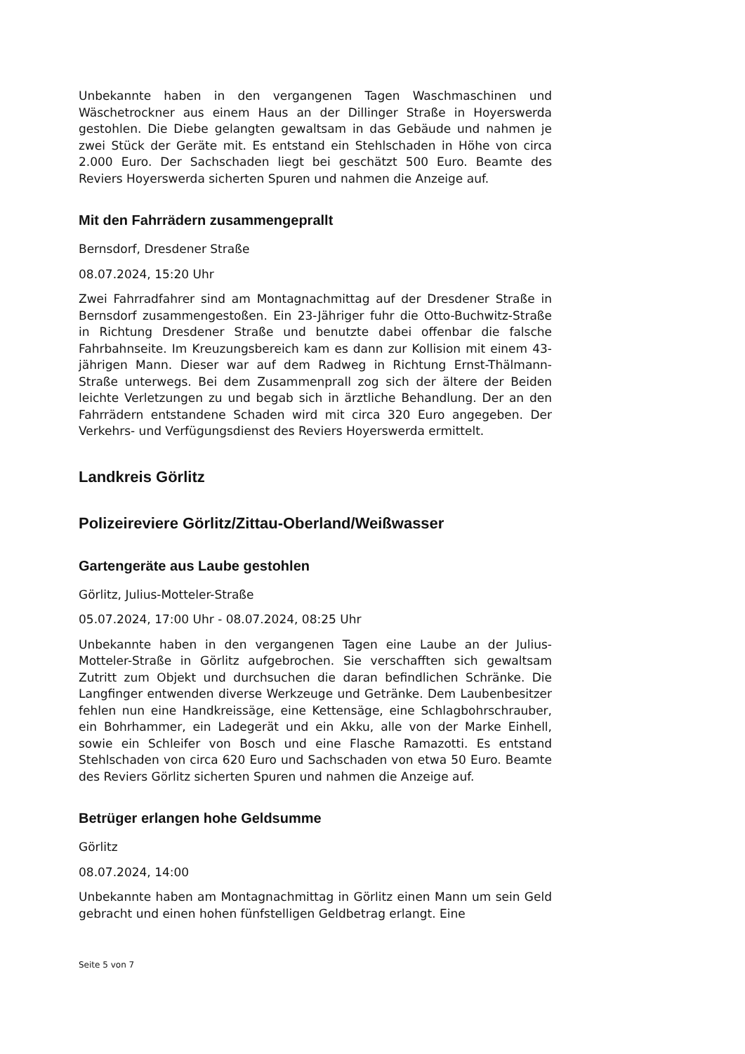Unbekannte haben in den vergangenen Tagen Waschmaschinen und Wäschetrockner aus einem Haus an der Dillinger Straße in Hoyerswerda gestohlen. Die Diebe gelangten gewaltsam in das Gebäude und nahmen je zwei Stück der Geräte mit. Es entstand ein Stehlschaden in Höhe von circa 2.000 Euro. Der Sachschaden liegt bei geschätzt 500 Euro. Beamte des Reviers Hoyerswerda sicherten Spuren und nahmen die Anzeige auf.
Mit den Fahrrädern zusammengeprallt
Bernsdorf, Dresdener Straße
08.07.2024, 15:20 Uhr
Zwei Fahrradfahrer sind am Montagnachmittag auf der Dresdener Straße in Bernsdorf zusammengestoßen. Ein 23-Jähriger fuhr die Otto-Buchwitz-Straße in Richtung Dresdener Straße und benutzte dabei offenbar die falsche Fahrbahnseite. Im Kreuzungsbereich kam es dann zur Kollision mit einem 43-jährigen Mann. Dieser war auf dem Radweg in Richtung Ernst-Thälmann-Straße unterwegs. Bei dem Zusammenprall zog sich der ältere der Beiden leichte Verletzungen zu und begab sich in ärztliche Behandlung. Der an den Fahrrädern entstandene Schaden wird mit circa 320 Euro angegeben. Der Verkehrs- und Verfügungsdienst des Reviers Hoyerswerda ermittelt.
Landkreis Görlitz
Polizeireviere Görlitz/Zittau-Oberland/Weißwasser
Gartengeräte aus Laube gestohlen
Görlitz, Julius-Motteler-Straße
05.07.2024, 17:00 Uhr - 08.07.2024, 08:25 Uhr
Unbekannte haben in den vergangenen Tagen eine Laube an der Julius-Motteler-Straße in Görlitz aufgebrochen. Sie verschafften sich gewaltsam Zutritt zum Objekt und durchsuchen die daran befindlichen Schränke. Die Langfinger entwenden diverse Werkzeuge und Getränke. Dem Laubenbesitzer fehlen nun eine Handkreissäge, eine Kettensäge, eine Schlagbohrschrauber, ein Bohrhammer, ein Ladegerät und ein Akku, alle von der Marke Einhell, sowie ein Schleifer von Bosch und eine Flasche Ramazotti. Es entstand Stehlschaden von circa 620 Euro und Sachschaden von etwa 50 Euro. Beamte des Reviers Görlitz sicherten Spuren und nahmen die Anzeige auf.
Betrüger erlangen hohe Geldsumme
Görlitz
08.07.2024, 14:00
Unbekannte haben am Montagnachmittag in Görlitz einen Mann um sein Geld gebracht und einen hohen fünfstelligen Geldbetrag erlangt. Eine
Seite 5 von 7